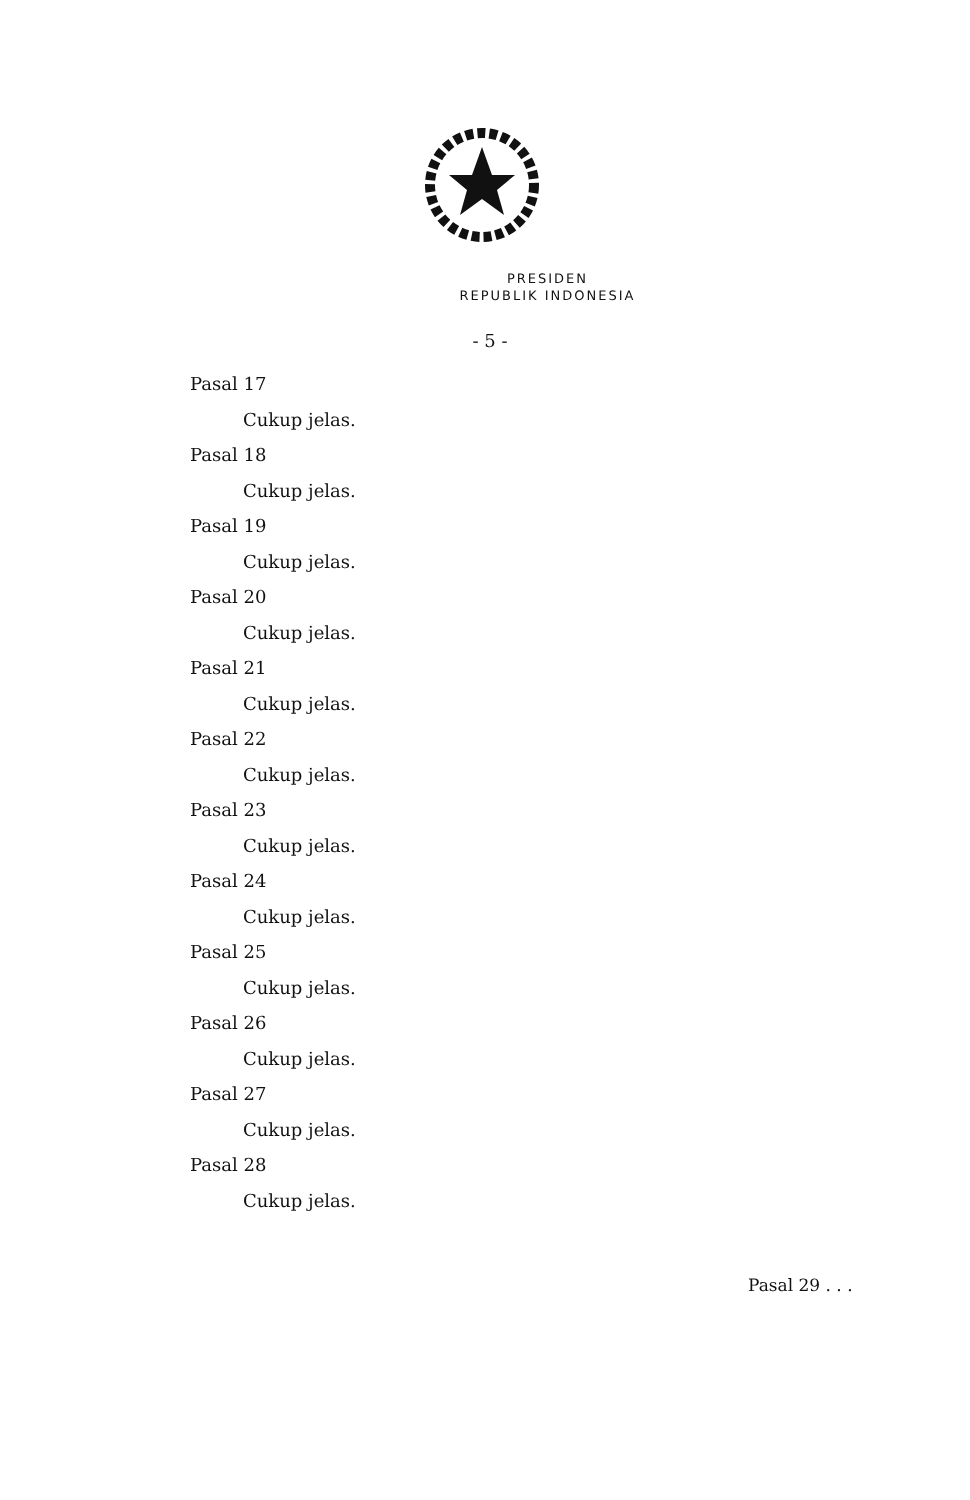PRESIDEN
REPUBLIK INDONESIA
- 5 -
Pasal 17
Cukup jelas.
Pasal 18
Cukup jelas.
Pasal 19
Cukup jelas.
Pasal 20
Cukup jelas.
Pasal 21
Cukup jelas.
Pasal 22
Cukup jelas.
Pasal 23
Cukup jelas.
Pasal 24
Cukup jelas.
Pasal 25
Cukup jelas.
Pasal 26
Cukup jelas.
Pasal 27
Cukup jelas.
Pasal 28
Cukup jelas.
Pasal 29 . . .